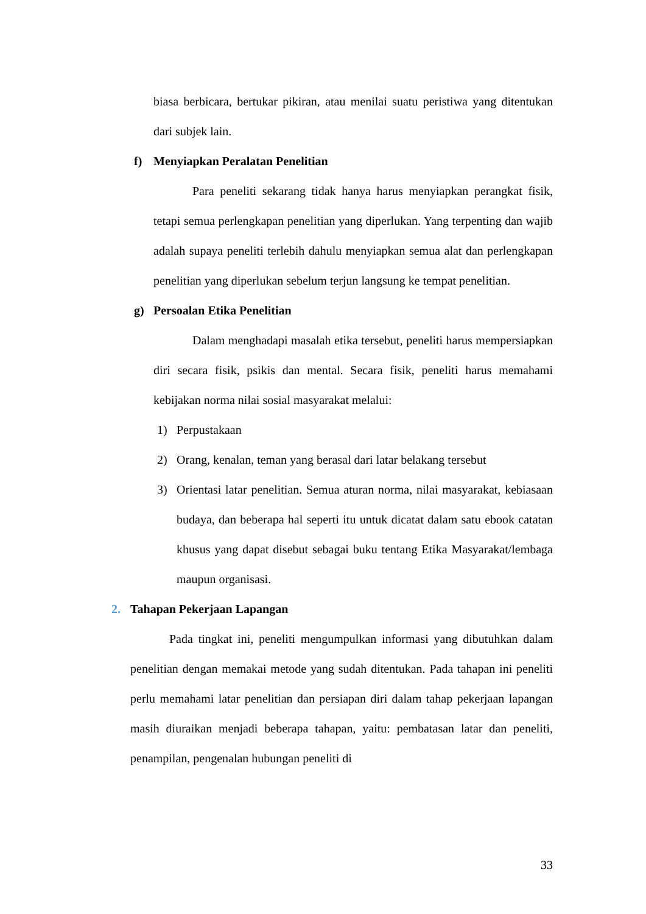biasa berbicara, bertukar pikiran, atau menilai suatu peristiwa yang ditentukan dari subjek lain.
f) Menyiapkan Peralatan Penelitian
Para peneliti sekarang tidak hanya harus menyiapkan perangkat fisik, tetapi semua perlengkapan penelitian yang diperlukan. Yang terpenting dan wajib adalah supaya peneliti terlebih dahulu menyiapkan semua alat dan perlengkapan penelitian yang diperlukan sebelum terjun langsung ke tempat penelitian.
g) Persoalan Etika Penelitian
Dalam menghadapi masalah etika tersebut, peneliti harus mempersiapkan diri secara fisik, psikis dan mental. Secara fisik, peneliti harus memahami kebijakan norma nilai sosial masyarakat melalui:
1) Perpustakaan
2) Orang, kenalan, teman yang berasal dari latar belakang tersebut
3) Orientasi latar penelitian. Semua aturan norma, nilai masyarakat, kebiasaan budaya, dan beberapa hal seperti itu untuk dicatat dalam satu ebook catatan khusus yang dapat disebut sebagai buku tentang Etika Masyarakat/lembaga maupun organisasi.
2. Tahapan Pekerjaan Lapangan
Pada tingkat ini, peneliti mengumpulkan informasi yang dibutuhkan dalam penelitian dengan memakai metode yang sudah ditentukan. Pada tahapan ini peneliti perlu memahami latar penelitian dan persiapan diri dalam tahap pekerjaan lapangan masih diuraikan menjadi beberapa tahapan, yaitu: pembatasan latar dan peneliti, penampilan, pengenalan hubungan peneliti di
33